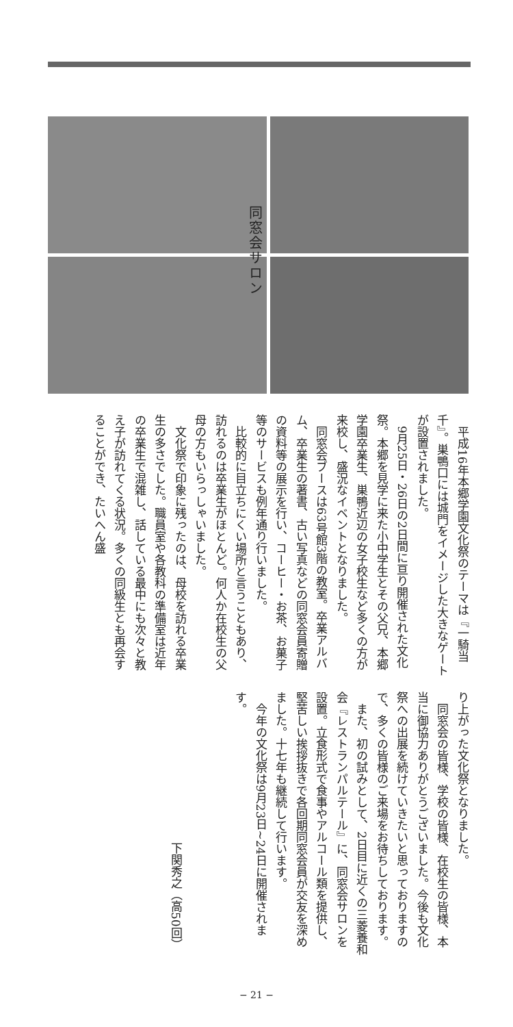同窓会サロン
平成16年本郷学園文化祭のテーマは『一騎当千』。巣鴨口には城門をイメージした大きなゲートが設置されました。
9月25日・26日の2日間に亘り開催された文化祭。本郷を見学に来た小中学生とその父兄、本郷学園卒業生、巣鴨近辺の女子校生など多くの方が来校し、盛況なイベントとなりました。
同窓会ブースは63号館3階の教室。卒業アルバム、卒業生の著書、古い写真などの同窓会員寄贈の資料等の展示を行い、コーヒー・お茶、お菓子等のサービスも例年通り行いました。
比較的に目立ちにくい場所と言うこともあり、訪れるのは卒業生がほとんど。何人か在校生の父母の方もいらっしゃいました。
文化祭で印象に残ったのは、母校を訪れる卒業生の多さでした。職員室や各教科の準備室は近年の卒業生で混雑し、話している最中にも次々と教え子が訪れてくる状況。多くの同級生とも再会することができ、たいへん盛
り上がった文化祭となりました。
同窓会の皆様、学校の皆様、在校生の皆様、本当に御協力ありがとうございました。今後も文化祭への出展を続けていきたいと思っておりますので、多くの皆様のご来場をお待ちしております。
また、初の試みとして、2日目に近くの三菱養和会『レストランパルテール』に、同窓会サロンを設置。立食形式で食事やアルコール類を提供し、堅苦しい挨拶抜きで各回期同窓会員が交友を深めました。十七年も継続して行います。
今年の文化祭は9月23日~24日に開催されます。
下関秀之（高50回）
− 21 −